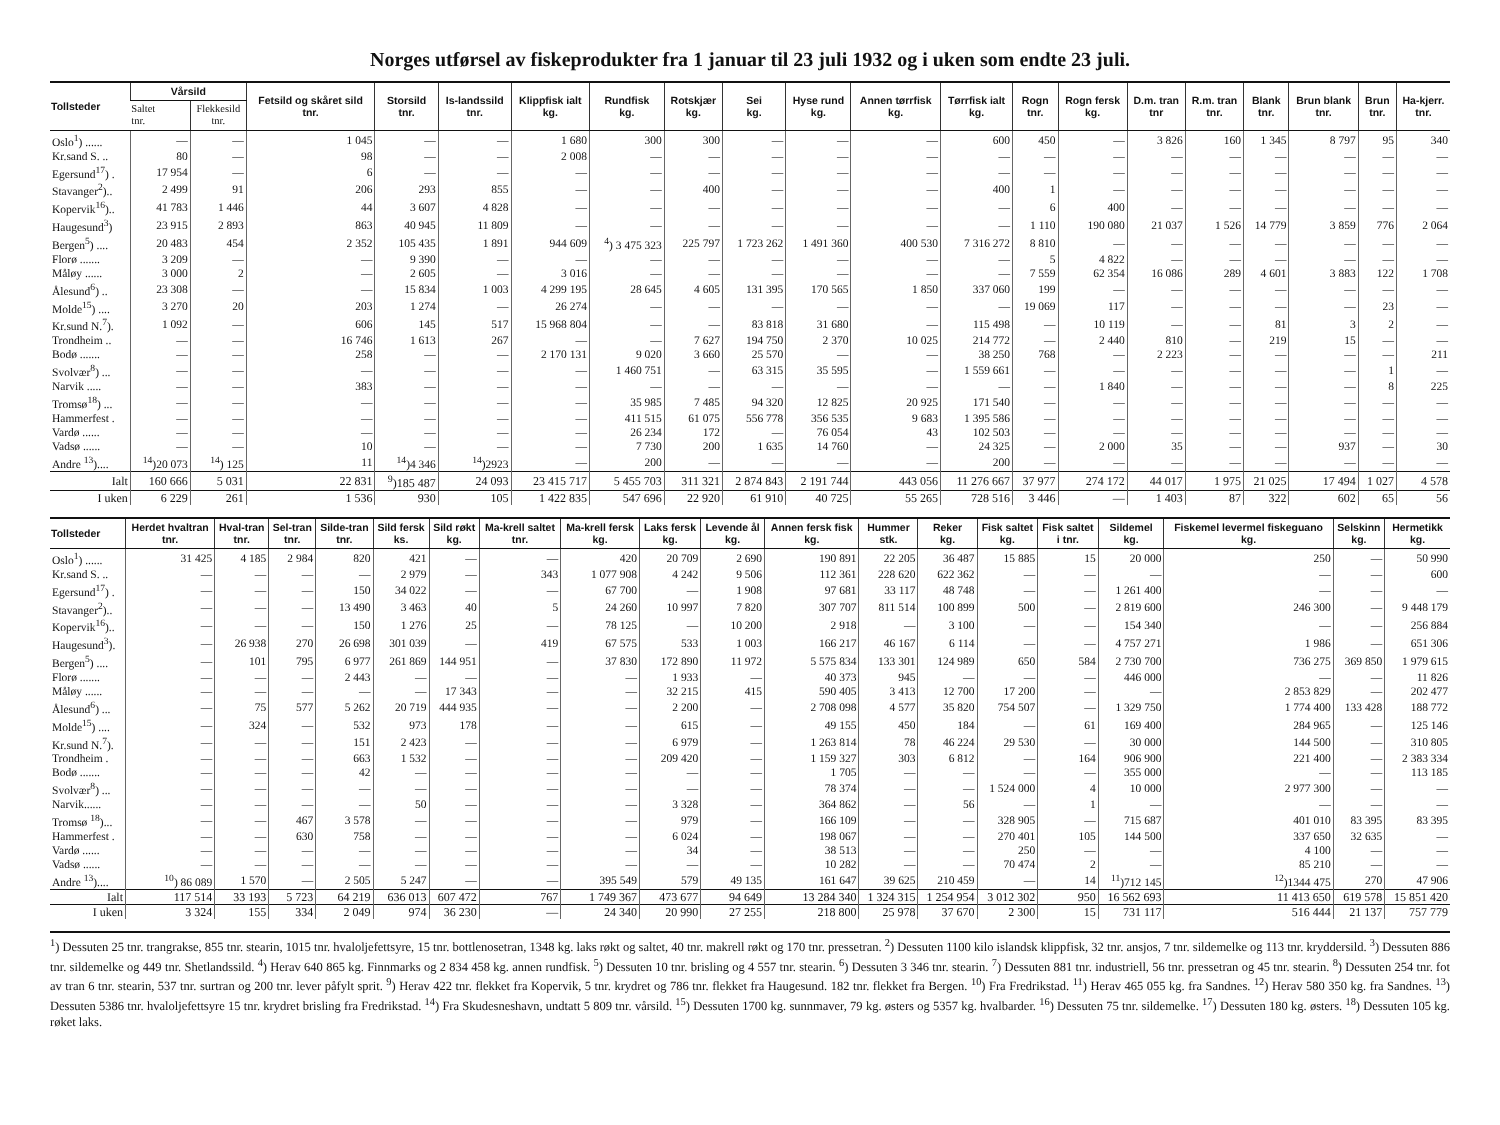Norges utførsel av fiskeprodukter fra 1 januar til 23 juli 1932 og i uken som endte 23 juli.
| Tollsteder | Vårsild | | Fetsild og skåret sild tnr. | Storsild tnr. | Is-landssild tnr. | Klippfisk ialt kg. | Rundfisk kg. | Rotskjær kg. | Sei kg. | Hyse rund kg. | Annen tørrfisk kg. | Tørrfisk ialt kg. | Rogn tnr. | Rogn fersk kg. | D.m. tran tnr | R.m. tran tnr. | Blank tnr. | Brun blank tnr. | Brun tnr. | Ha-kjerr. tnr. |
| --- | --- | --- | --- | --- | --- | --- | --- | --- | --- | --- | --- | --- | --- | --- | --- | --- | --- | --- | --- | --- |
| | Saltet tnr. | Flekkesild tnr. | | | | | | | | | | | | | | | | | | |
| Oslo<sup>1</sup>) ...... | — | — | 1 045 | — | — | 1 680 | 300 | 300 | — | — | — | 600 | 450 | — | 3 826 | 160 | 1 345 | 8 797 | 95 | 340 |
| Kr.sand S. .. | 80 | — | 98 | — | — | 2 008 | — | — | — | — | — | — | — | — | — | — | — | — | — | — |
| Egersund<sup>17</sup>) . | 17 954 | — | 6 | — | — | — | — | — | — | — | — | — | — | — | — | — | — | — | — | — |
| Stavanger<sup>2</sup>).. | 2 499 | 91 | 206 | 293 | 855 | — | — | 400 | — | — | — | 400 | 1 | — | — | — | — | — | — | — |
| Kopervik<sup>16</sup>).. | 41 783 | 1 446 | 44 | 3 607 | 4 828 | — | — | — | — | — | — | — | 6 | 400 | — | — | — | — | — | — |
| Haugesund<sup>3</sup>) | 23 915 | 2 893 | 863 | 40 945 | 11 809 | — | — | — | — | — | — | — | 1 110 | 190 080 | 21 037 | 1 526 | 14 779 | 3 859 | 776 | 2 064 |
| Bergen<sup>5</sup>) .... | 20 483 | 454 | 2 352 | 105 435 | 1 891 | 944 609 | <sup>4</sup>) 3 475 323 | 225 797 | 1 723 262 | 1 491 360 | 400 530 | 7 316 272 | 8 810 | — | — | — | — | — | — | — |
| Florø ....... | 3 209 | — | — | 9 390 | — | — | — | — | — | — | — | — | 5 | 4 822 | — | — | — | — | — | — |
| Måløy ...... | 3 000 | 2 | — | 2 605 | — | 3 016 | — | — | — | — | — | — | 7 559 | 62 354 | 16 086 | 289 | 4 601 | 3 883 | 122 | 1 708 |
| Ålesund<sup>6</sup>) .. | 23 308 | — | — | 15 834 | 1 003 | 4 299 195 | 28 645 | 4 605 | 131 395 | 170 565 | 1 850 | 337 060 | 199 | — | — | — | — | — | — | — |
| Molde<sup>15</sup>) .... | 3 270 | 20 | 203 | 1 274 | — | 26 274 | — | — | — | — | — | — | 19 069 | 117 | — | — | — | — | 23 | — |
| Kr.sund N.<sup>7</sup>). | 1 092 | — | 606 | 145 | 517 | 15 968 804 | — | — | 83 818 | 31 680 | — | 115 498 | — | 10 119 | — | — | 81 | 3 | 2 | — |
| Trondheim .. | — | — | 16 746 | 1 613 | 267 | — | — | 7 627 | 194 750 | 2 370 | 10 025 | 214 772 | — | 2 440 | 810 | — | 219 | 15 | — | — |
| Bodø ....... | — | — | 258 | — | — | 2 170 131 | 9 020 | 3 660 | 25 570 | — | — | 38 250 | 768 | — | 2 223 | — | — | — | — | 211 |
| Svolvær<sup>8</sup>) ... | — | — | — | — | — | — | 1 460 751 | — | 63 315 | 35 595 | — | 1 559 661 | — | — | — | — | — | — | 1 | — |
| Narvik ..... | — | — | 383 | — | — | — | — | — | — | — | — | — | — | 1 840 | — | — | — | — | 8 | 225 |
| Tromsø<sup>18</sup>) ... | — | — | — | — | — | — | 35 985 | 7 485 | 94 320 | 12 825 | 20 925 | 171 540 | — | — | — | — | — | — | — | — |
| Hammerfest . | — | — | — | — | — | — | 411 515 | 61 075 | 556 778 | 356 535 | 9 683 | 1 395 586 | — | — | — | — | — | — | — | — |
| Vardø ...... | — | — | — | — | — | — | 26 234 | 172 | — | 76 054 | 43 | 102 503 | — | — | — | — | — | — | — | — |
| Vadsø ...... | — | — | 10 | — | — | — | 7 730 | 200 | 1 635 | 14 760 | — | 24 325 | — | 2 000 | 35 | — | — | 937 | — | 30 |
| Andre <sup>13</sup>).... | <sup>14</sup>)20 073 | <sup>14</sup>) 125 | 11 | <sup>14</sup>)4 346 | <sup>14</sup>)2923 | — | 200 | — | — | — | — | 200 | — | — | — | — | — | — | — | — |
| Ialt | 160 666 | 5 031 | 22 831 | <sup>9</sup>)185 487 | 24 093 | 23 415 717 | 5 455 703 | 311 321 | 2 874 843 | 2 191 744 | 443 056 | 11 276 667 | 37 977 | 274 172 | 44 017 | 1 975 | 21 025 | 17 494 | 1 027 | 4 578 |
| I uken | 6 229 | 261 | 1 536 | 930 | 105 | 1 422 835 | 547 696 | 22 920 | 61 910 | 40 725 | 55 265 | 728 516 | 3 446 | — | 1 403 | 87 | 322 | 602 | 65 | 56 |
| Tollsteder | Herdet hvaltran tnr. | Hval-tran tnr. | Sel-tran tnr. | Silde-tran tnr. | Sild fersk ks. | Sild røkt kg. | Ma-krell saltet tnr. | Ma-krell fersk kg. | Laks fersk kg. | Levende ål kg. | Annen fersk fisk kg. | Hummer stk. | Reker kg. | Fisk saltet kg. | Fisk saltet i tnr. | Sildemel kg. | Fiskemel levermel fiskeguano kg. | Selskinn kg. | Hermetikk kg. |
| --- | --- | --- | --- | --- | --- | --- | --- | --- | --- | --- | --- | --- | --- | --- | --- | --- | --- | --- | --- |
| Oslo<sup>1</sup>) ...... | 31 425 | 4 185 | 2 984 | 820 | 421 | — | — | 420 | 20 709 | 2 690 | 190 891 | 22 205 | 36 487 | 15 885 | 15 | 20 000 | 250 | — | 50 990 |
| Kr.sand S. .. | — | — | — | — | 2 979 | — | 343 | 1 077 908 | 4 242 | 9 506 | 112 361 | 228 620 | 622 362 | — | — | — | — | — | 600 |
| Egersund<sup>17</sup>) . | — | — | — | 150 | 34 022 | — | — | 67 700 | — | 1 908 | 97 681 | 33 117 | 48 748 | — | — | 1 261 400 | — | — | — |
| Stavanger<sup>2</sup>).. | — | — | — | 13 490 | 3 463 | 40 | 5 | 24 260 | 10 997 | 7 820 | 307 707 | 811 514 | 100 899 | 500 | — | 2 819 600 | 246 300 | — | 9 448 179 |
| Kopervik<sup>16</sup>).. | — | — | — | 150 | 1 276 | 25 | — | 78 125 | — | 10 200 | 2 918 | — | 3 100 | — | — | 154 340 | — | — | 256 884 |
| Haugesund<sup>3</sup>). | — | 26 938 | 270 | 26 698 | 301 039 | — | 419 | 67 575 | 533 | 1 003 | 166 217 | 46 167 | 6 114 | — | — | 4 757 271 | 1 986 | — | 651 306 |
| Bergen<sup>5</sup>) .... | — | 101 | 795 | 6 977 | 261 869 | 144 951 | — | 37 830 | 172 890 | 11 972 | 5 575 834 | 133 301 | 124 989 | 650 | 584 | 2 730 700 | 736 275 | 369 850 | 1 979 615 |
| Florø ....... | — | — | — | 2 443 | — | — | — | — | 1 933 | — | 40 373 | 945 | — | — | — | 446 000 | — | — | 11 826 |
| Måløy ...... | — | — | — | — | — | 17 343 | — | — | 32 215 | 415 | 590 405 | 3 413 | 12 700 | 17 200 | — | — | 2 853 829 | — | 202 477 |
| Ålesund<sup>6</sup>) ... | — | 75 | 577 | 5 262 | 20 719 | 444 935 | — | — | 2 200 | — | 2 708 098 | 4 577 | 35 820 | 754 507 | — | 1 329 750 | 1 774 400 | 133 428 | 188 772 |
| Molde<sup>15</sup>) .... | — | 324 | — | 532 | 973 | 178 | — | — | 615 | — | 49 155 | 450 | 184 | — | 61 | 169 400 | 284 965 | — | 125 146 |
| Kr.sund N.<sup>7</sup>). | — | — | — | 151 | 2 423 | — | — | — | 6 979 | — | 1 263 814 | 78 | 46 224 | 29 530 | — | 30 000 | 144 500 | — | 310 805 |
| Trondheim . | — | — | — | 663 | 1 532 | — | — | — | 209 420 | — | 1 159 327 | 303 | 6 812 | — | 164 | 906 900 | 221 400 | — | 2 383 334 |
| Bodø ....... | — | — | — | 42 | — | — | — | — | — | — | 1 705 | — | — | — | — | 355 000 | — | — | 113 185 |
| Svolvær<sup>8</sup>) ... | — | — | — | — | — | — | — | — | — | — | 78 374 | — | — | 1 524 000 | 4 | 10 000 | 2 977 300 | — | — |
| Narvik...... | — | — | — | — | 50 | — | — | — | 3 328 | — | 364 862 | — | 56 | — | 1 | — | — | — | — |
| Tromsø <sup>18</sup>)... | — | — | 467 | 3 578 | — | — | — | — | 979 | — | 166 109 | — | — | 328 905 | — | 715 687 | 401 010 | 83 395 | 83 395 |
| Hammerfest . | — | — | 630 | 758 | — | — | — | — | 6 024 | — | 198 067 | — | — | 270 401 | 105 | 144 500 | 337 650 | 32 635 | — |
| Vardø ...... | — | — | — | — | — | — | — | — | 34 | — | 38 513 | — | — | 250 | — | — | 4 100 | — | — |
| Vadsø ...... | — | — | — | — | — | — | — | — | — | — | 10 282 | — | — | 70 474 | 2 | — | 85 210 | — | — |
| Andre <sup>13</sup>).... | <sup>10</sup>) 86 089 | 1 570 | — | 2 505 | 5 247 | — | — | 395 549 | 579 | 49 135 | 161 647 | 39 625 | 210 459 | — | 14 | <sup>11</sup>)712 145 | <sup>12</sup>)1344 475 | 270 | 47 906 |
| Ialt | 117 514 | 33 193 | 5 723 | 64 219 | 636 013 | 607 472 | 767 | 1 749 367 | 473 677 | 94 649 | 13 284 340 | 1 324 315 | 1 254 954 | 3 012 302 | 950 | 16 562 693 | 11 413 650 | 619 578 | 15 851 420 |
| I uken | 3 324 | 155 | 334 | 2 049 | 974 | 36 230 | — | 24 340 | 20 990 | 27 255 | 218 800 | 25 978 | 37 670 | 2 300 | 15 | 731 117 | 516 444 | 21 137 | 757 779 |
<sup>1</sup>) Dessuten 25 tnr. trangrakse, 855 tnr. stearin, 1015 tnr. hvaloljefettsyre, 15 tnr. bottlenosetran, 1348 kg. laks røkt og saltet, 40 tnr. makrell røkt og 170 tnr. pressetran. <sup>2</sup>) Dessuten 1100 kilo islandsk klippfisk, 32 tnr. ansjos, 7 tnr. sildemelke og 113 tnr. kryddersild. <sup>3</sup>) Dessuten 886 tnr. sildemelke og 449 tnr. Shetlandssild. <sup>4</sup>) Herav 640 865 kg. Finnmarks og 2 834 458 kg. annen rundfisk. <sup>5</sup>) Dessuten 10 tnr. brisling og 4 557 tnr. stearin. <sup>6</sup>) Dessuten 3 346 tnr. stearin. <sup>7</sup>) Dessuten 881 tnr. industriell, 56 tnr. pressetran og 45 tnr. stearin. <sup>8</sup>) Dessuten 254 tnr. fot av tran 6 tnr. stearin, 537 tnr. surtran og 200 tnr. lever påfylt sprit. <sup>9</sup>) Herav 422 tnr. flekket fra Kopervik, 5 tnr. krydret og 786 tnr. flekket fra Haugesund. 182 tnr. flekket fra Bergen. <sup>10</sup>) Fra Fredrikstad. <sup>11</sup>) Herav 465 055 kg. fra Sandnes. <sup>12</sup>) Herav 580 350 kg. fra Sandnes. <sup>13</sup>) Dessuten 5386 tnr. hvaloljefettsyre 15 tnr. krydret brisling fra Fredrikstad. <sup>14</sup>) Fra Skudesneshavn, undtatt 5 809 tnr. vårsild. <sup>15</sup>) Dessuten 1700 kg. sunnmaver, 79 kg. østers og 5357 kg. hvalbarder. <sup>16</sup>) Dessuten 75 tnr. sildemelke. <sup>17</sup>) Dessuten 180 kg. østers. <sup>18</sup>) Dessuten 105 kg. røket laks.